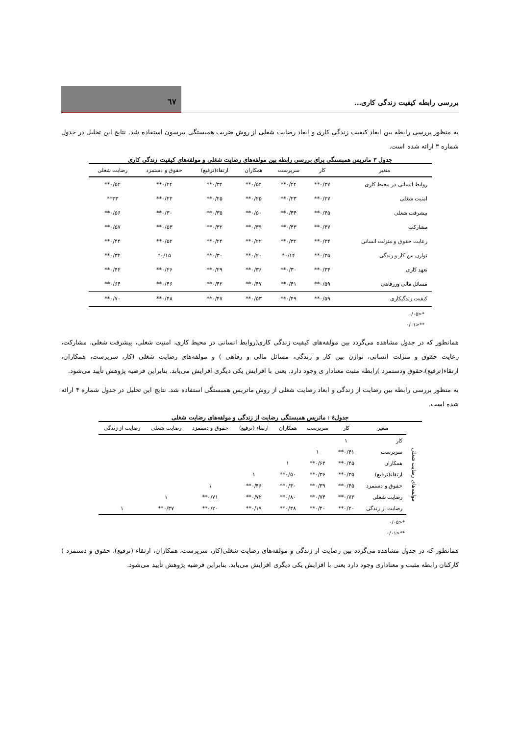بررسی رابطه کیفیت زندگی کاری...
٦٧
به منظور بررسی رابطه بین ابعاد کیفیت زندگی کاری و ابعاد رضایت شغلی از روش ضریب همبستگی پیرسون استفاده شد. نتایج این تحلیل در جدول شماره ۳ ارائه شده است.
جدول ۳ ماتریس همبستگی برای بررسی رابطه بین مولفه‌های رضایت شغلی و مولفه‌های کیفیت زندگی کاری
| متغیر | کار | سرپرست | همکاران | ارتقاء(ترفیع) | حقوق و دستمزد | رضایت شغلی |
| --- | --- | --- | --- | --- | --- | --- |
| روابط انسانی در محیط کاری | ۰/۳۷** | ۰/۴۴** | ۰/۵۴** | ۰/۳۴** | ۰/۲۴** | ۰/۵۲** |
| امنیت شغلی | ۰/۲۷** | ۰/۲۳** | ۰/۲۵** | ۰/۲۵** | ۰/۲۲** | ۳۳** |
| پیشرفت شغلی | ۰/۴۵** | ۰/۴۴** | ۰/۵۰** | ۰/۳۵** | ۰/۳۰** | ۰/۵۶** |
| مشارکت | ۰/۴۷** | ۰/۴۳** | ۰/۳۹** | ۰/۳۲** | ۰/۵۳** | ۰/۵۷** |
| رعایت حقوق و منزلت انسانی | ۰/۳۴** | ۰/۳۲** | ۰/۲۲** | ۰/۲۴** | ۰/۵۲** | ۰/۴۴** |
| توازن بین کار و زندگی | ۰/۳۵** | ۰/۱۴* | ۰/۲۰** | ۰/۳۰** | ۰/۱۵* | ۰/۳۲** |
| تعهد کاری | ۰/۳۴** | ۰/۳۰** | ۰/۳۶** | ۰/۲۹** | ۰/۲۶** | ۰/۴۲** |
| مسائل مالی وررفاهی | ۰/۵۹** | ۰/۴۱** | ۰/۴۷** | ۰/۴۲** | ۰/۴۶** | ۰/۶۴** |
| کیفیت زندگیکاری | ۰/۵۹** | ۰/۴۹** | ۰/۵۳** | ۰/۴۷** | ۰/۴۸** | ۰/۷۰** |
*<۰/۰۵
**<۰/۰۱
همانطور که در جدول مشاهده می‌گردد بین مولفه‌های کیفیت زندگی کاری(روابط انسانی در محیط کاری، امنیت شغلی، پیشرفت شغلی، مشارکت، رعایت حقوق و منزلت انسانی، توازن بین کار و زندگی، مسائل مالی و رفاهی ) و مولفه‌های رضایت شغلی (کار، سرپرست، همکاران، ارتقاء(ترفیع)،حقوق ودستمزد )رابطه مثبت معنادار ی وجود دارد. یعنی با افزایش یکی دیگری افزایش می‌یابد. بنابراین فرضیه پژوهش تأیید می‌شود.
به منظور بررسی رابطه بین رضایت از زندگی و ابعاد رضایت شغلی از روش ماتریس همبستگی استفاده شد. نتایج این تحلیل در جدول شماره ۴ ارائه شده است.
جدول٤ : ماتریس همبستگی رضایت از زندگی و مولفه‌های رضایت شغلی
| | متغیر | کار | سرپرست | همکاران | ارتقاء (ترفیع) | حقوق و دستمزد | رضایت شغلی | رضایت از زندگی |
| --- | --- | --- | --- | --- | --- | --- | --- | --- |
| مولفه‌های رضایت شغلی | کار | ۱ | | | | | | |
| | سرپرست | ۰/۴۱** | ۱ | | | | | |
| | همکاران | ۰/۴۵** | ۰/۶۴** | ۱ | | | | |
| | ارتقاء(ترفیع) | ۰/۳۵** | ۰/۳۶** | ۰/۵۰** | ۱ | | | |
| | حقوق و دستمزد | ۰/۴۵** | ۰/۳۹** | ۰/۴۰** | ۰/۴۶** | ۱ | | |
| | رضایت شغلی | ۰/۷۳** | ۰/۷۴** | ۰/۸۰** | ۰/۷۲** | ۰/۷۱** | ۱ | |
| | رضایت از زندگی | ۰/۲۰** | ۰/۴۰** | ۰/۳۸** | ۰/۱۹** | ۰/۲۰** | ۰/۳۷** | ۱ |
*<۰/۰۵
**<۰/۰۱
همانطور که در جدول مشاهده می‌گردد بین رضایت از زندگی و مولفه‌های رضایت شغلی(کار، سرپرست، همکاران، ارتقاء (ترفیع)، حقوق و دستمزد ) کارکنان رابطه مثبت و معناداری وجود دارد یعنی با افزایش یکی دیگری افزایش می‌یابد. بنابراین فرضیه پژوهش تأیید می‌شود.